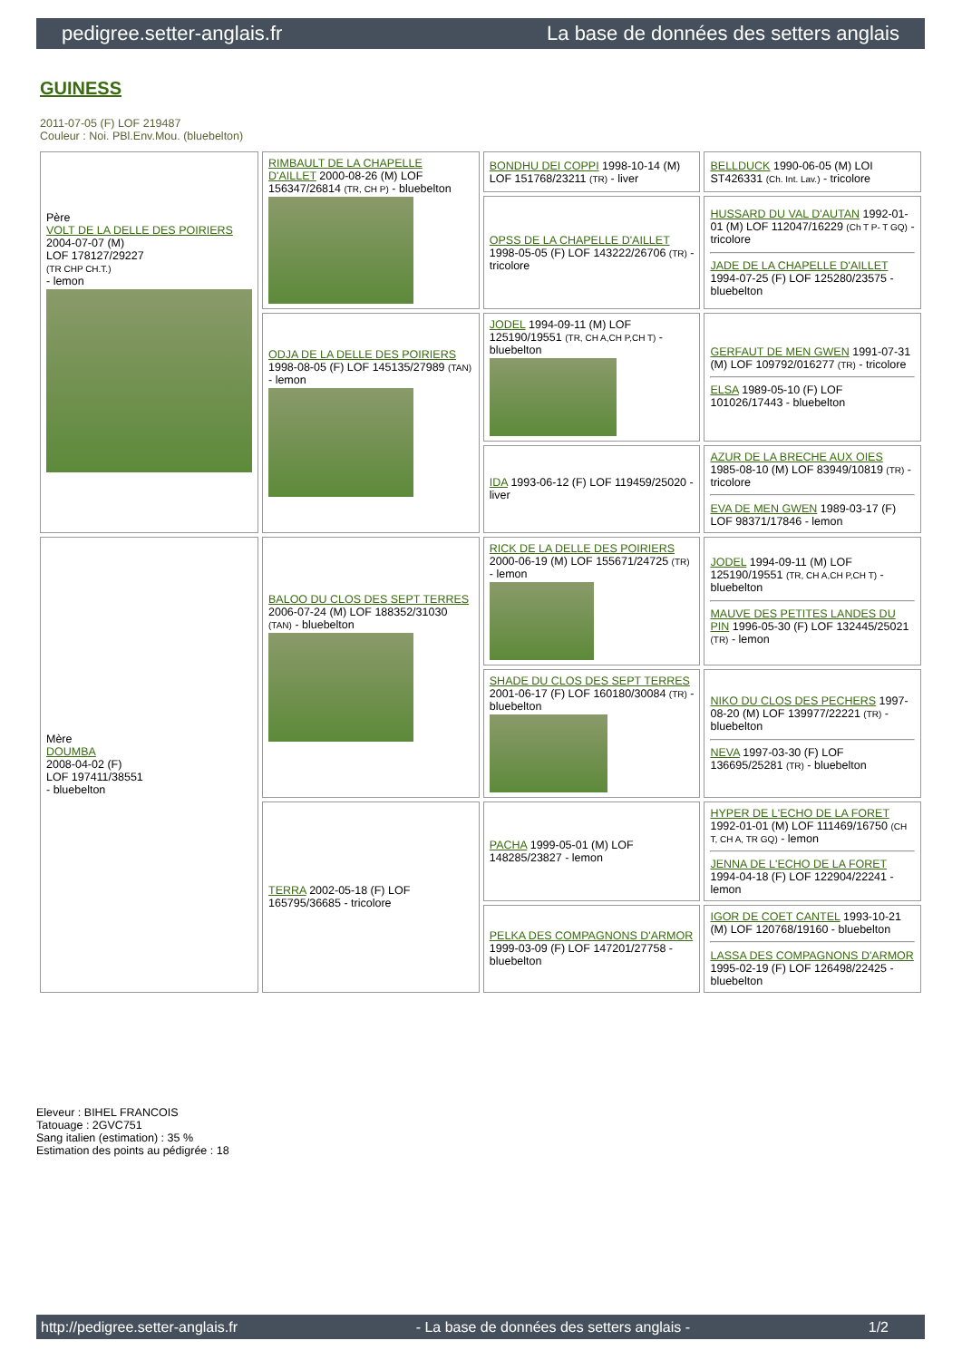pedigree.setter-anglais.fr La base de données des setters anglais
GUINESS
2011-07-05 (F) LOF 219487
Couleur : Noi. PBl.Env.Mou. (bluebelton)
| Père VOLT DE LA DELLE DES POIRIERS 2004-07-07 (M) LOF 178127/29227 (TR CHP CH.T.) - lemon | RIMBAULT DE LA CHAPELLE D'AILLET 2000-08-26 (M) LOF 156347/26814 (TR, CH P) - bluebelton | BONDHU DEI COPPI 1998-10-14 (M) LOF 151768/23211 (TR) - liver | BELLDUCK 1990-06-05 (M) LOI ST426331 (Ch. Int. Lav.) - tricolore |
| | | OPSS DE LA CHAPELLE D'AILLET 1998-05-05 (F) LOF 143222/26706 (TR) - tricolore | HUSSARD DU VAL D'AUTAN 1992-01-01 (M) LOF 112047/16229 (Ch T P- T GQ) - tricolore JADE DE LA CHAPELLE D'AILLET 1994-07-25 (F) LOF 125280/23575 - bluebelton |
| | ODJA DE LA DELLE DES POIRIERS 1998-08-05 (F) LOF 145135/27989 (TAN) - lemon | JODEL 1994-09-11 (M) LOF 125190/19551 (TR, CH A,CH P,CH T) - bluebelton | GERFAUT DE MEN GWEN 1991-07-31 (M) LOF 109792/016277 (TR) - tricolore ELSA 1989-05-10 (F) LOF 101026/17443 - bluebelton |
| | | IDA 1993-06-12 (F) LOF 119459/25020 - liver | AZUR DE LA BRECHE AUX OIES 1985-08-10 (M) LOF 83949/10819 (TR) - tricolore EVA DE MEN GWEN 1989-03-17 (F) LOF 98371/17846 - lemon |
| Mère DOUMBA 2008-04-02 (F) LOF 197411/38551 - bluebelton | BALOO DU CLOS DES SEPT TERRES 2006-07-24 (M) LOF 188352/31030 (TAN) - bluebelton | RICK DE LA DELLE DES POIRIERS 2000-06-19 (M) LOF 155671/24725 (TR) - lemon | JODEL 1994-09-11 (M) LOF 125190/19551 (TR, CH A,CH P,CH T) - bluebelton MAUVE DES PETITES LANDES DU PIN 1996-05-30 (F) LOF 132445/25021 (TR) - lemon |
| | | SHADE DU CLOS DES SEPT TERRES 2001-06-17 (F) LOF 160180/30084 (TR) - bluebelton | NIKO DU CLOS DES PECHERS 1997-08-20 (M) LOF 139977/22221 (TR) - bluebelton NEVA 1997-03-30 (F) LOF 136695/25281 (TR) - bluebelton |
| | TERRA 2002-05-18 (F) LOF 165795/36685 - tricolore | PACHA 1999-05-01 (M) LOF 148285/23827 - lemon | HYPER DE L'ECHO DE LA FORET 1992-01-01 (M) LOF 111469/16750 (CH T, CH A, TR GQ) - lemon JENNA DE L'ECHO DE LA FORET 1994-04-18 (F) LOF 122904/22241 - lemon |
| | | PELKA DES COMPAGNONS D'ARMOR 1999-03-09 (F) LOF 147201/27758 - bluebelton | IGOR DE COET CANTEL 1993-10-21 (M) LOF 120768/19160 - bluebelton LASSA DES COMPAGNONS D'ARMOR 1995-02-19 (F) LOF 126498/22425 - bluebelton |
Eleveur : BIHEL FRANCOIS
Tatouage : 2GVC751
Sang italien (estimation) : 35 %
Estimation des points au pédigrée : 18
http://pedigree.setter-anglais.fr - La base de données des setters anglais - 1/2